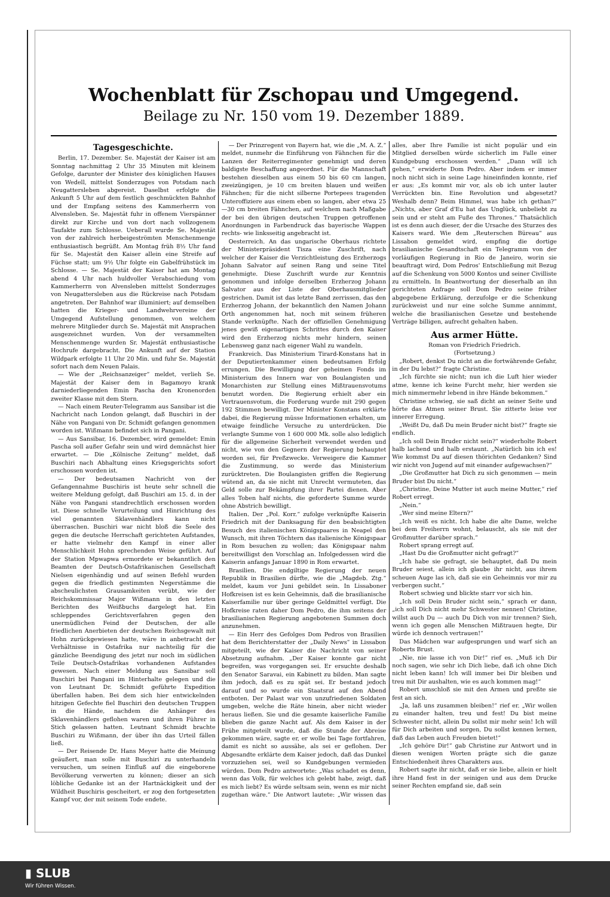Wochenblatt für Zschopau und Umgegend.
Beilage zu Nr. 150 vom 19. Dezember 1889.
Tagesgeschichte.
Berlin, 17. Dezember. Se. Majestät der Kaiser ist am Sonntag nachmittag 2 Uhr 35 Minuten mit kleinem Gefolge, darunter der Minister des königlichen Hauses von Wedell, mittelst Sonderzuges von Potsdam nach Neugattersleben abgereist. Daselbst erfolgte die Ankunft 5 Uhr auf dem festlich geschmückten Bahnhof und der Empfang seitens des Kammerherrn von Alvensleben. Se. Majestät fuhr in offenem Vierspänner direkt zur Kirche und von dort nach vollzogenem Taufakte zum Schlosse. Ueberall wurde Se. Majestät von der zahlreich herbeigeströmten Menschenmenge enthusiastisch begrüßt. Am Montag früh 8½ Uhr fand für Se. Majestät den Kaiser allein eine Streife auf Füchse statt; um 9½ Uhr folgte ein Gabelfrühstück im Schlosse. — Se. Majestät der Kaiser hat am Montag abend 4 Uhr nach huldvoller Verabschiedung vom Kammerherrn von Alvensleben mittelst Sonderzuges von Neugattersleben aus die Rückreise nach Potsdam angetreten. Der Bahnhof war illuminiert; auf demselben hatten die Krieger- und Landwehrvereine der Umgegend Aufstellung genommen, von welchem mehrere Mitglieder durch Se. Majestät mit Ansprachen ausgezeichnet wurden. Von der versammelten Menschenmenge wurden Sr. Majestät enthusiastische Hochrufe dargebracht. Die Ankunft auf der Station Wildpark erfolgte 11 Uhr 20 Min. und fuhr Se. Majestät sofort nach dem Neuen Palais.
— Wie der „Reichsanzeiger“ meldet, verlieh Se. Majestät der Kaiser dem in Bagamoyo krank darniederliegenden Emin Pascha den Kronenorden zweiter Klasse mit dem Stern.
— Nach einem Reuter-Telegramm aus Sansibar ist die Nachricht nach London gelangt, daß Buschiri in der Nähe von Pangani von Dr. Schmidt gefangen genommen worden ist. Wißmann befindet sich in Pangani.
— Aus Sansibar, 16. Dezember, wird gemeldet: Emin Pascha soll außer Gefahr sein und wird demnächst hier erwartet. — Die „Kölnische Zeitung“ meldet, daß Buschiri nach Abhaltung eines Kriegsgerichts sofort erschossen worden ist.
— Der bedeutsamen Nachricht von der Gefangennahme Buschiris ist heute sehr schnell die weitere Meldung gefolgt, daß Buschiri am 15. d. in der Nähe von Pangani standrechtlich erschossen worden ist. Diese schnelle Verurteilung und Hinrichtung des viel genannten Sklavenhändlers kann nicht überraschen. Buschiri war nicht bloß die Seele des gegen die deutsche Herrschaft gerichteten Aufstandes, er hatte vielmehr den Kampf in einer aller Menschlichkeit Hohn sprechenden Weise geführt. Auf der Station Mpwapwa ermordete er bekanntlich den Beamten der Deutsch-Ostafrikanischen Gesellschaft Nielsen eigenhändig und auf seinen Befehl wurden gegen die friedlich gestimmten Negerstämme die abscheulichsten Grausamkeiten verübt, wie der Reichskommissar Major Wißmann in den letzten Berichten des Weißbuchs dargelegt hat. Ein schleppendes Gerichtsverfahren gegen den unermüdlichen Feind der Deutschen, der alle friedlichen Anerbieten der deutschen Reichsgewalt mit Hohn zurückgewiesen hatte, wäre in anbetracht der Verhältnisse in Ostafrika nur nachteilig für die gänzliche Beendigung des jetzt nur noch im südlichen Teile Deutsch-Ostafrikas vorhandenen Aufstandes gewesen. Nach einer Meldung aus Sansibar soll Buschiri bei Pangani im Hinterhalte gelegen und die von Leutnant Dr. Schmidt geführte Expedition überfallen haben. Bei dem sich hier entwickelnden hitzigen Gefechte fiel Buschiri den deutschen Truppen in die Hände, nachdem die Anhänger des Sklavenhändlers geflohen waren und ihren Führer in Stich gelassen hatten. Leutnant Schmidt brachte Buschiri zu Wißmann, der über ihn das Urteil fällen ließ.
— Der Reisende Dr. Hans Meyer hatte die Meinung geäußert, man solle mit Buschiri zu unterhandeln versuchen, um seinen Einfluß auf die eingeborene Bevölkerung verwerten zu können; dieser an sich löbliche Gedanke ist an der Hartnäckigkeit und der Wildheit Buschiris gescheitert, er zog den fortgesetzten Kampf vor, der mit seinem Tode endete.
— Der Prinzregent von Bayern hat, wie die „M. A. Z.“ meldet, nunmehr die Einführung von Fähnchen für die Lanzen der Reiterregimenter genehmigt und deren baldigste Beschaffung angeordnet. Für die Mannschaft bestehen dieselben aus einem 50 bis 60 cm langen, zweizüngigen, je 10 cm breiten blauen und weißen Fähnchen; für die nicht silberne Portepees tragenden Unteroffiziere aus einem eben so langen, aber etwa 25—30 cm breiten Fähnchen, auf welchem nach Maßgabe der bei den übrigen deutschen Truppen getroffenen Anordnungen in Farbendruck das bayerische Wappen rechts- wie linksseitig angebracht ist.
Oesterreich. An das ungarische Oberhaus richtete der Ministerpräsident Tisza eine Zuschrift, nach welcher der Kaiser die Verzichtleistung des Erzherzogs Johann Salvator auf seinen Rang und seine Titel genehmigte. Diese Zuschrift wurde zur Kenntnis genommen und infolge derselben Erzherzog Johann Salvator aus der Liste der Oberhausmitglieder gestrichen. Damit ist das letzte Band zerrissen, das den Erzherzog Johann, der bekanntlich den Namen Johann Orth angenommen hat, noch mit seinem früheren Stande verknüpfte. Nach der offiziellen Genehmigung jenes gewiß eigenartigen Schrittes durch den Kaiser wird den Erzherzog nichts mehr hindern, seinen Lebensweg ganz nach eigener Wahl zu wandeln.
Frankreich. Das Ministerium Tirard-Konstans hat in der Deputiertenkammer einen bedeutsamen Erfolg errungen. Die Bewilligung der geheimen Fonds im Ministerium des Innern war von Boulangisten und Monarchisten zur Stellung eines Mißtrauensvotums benutzt worden. Die Regierung erhielt aber ein Vertrauensvotum, die Forderung wurde mit 290 gegen 192 Stimmen bewilligt. Der Minister Konstans erklärte dabei, die Regierung müsse Informationen erhalten, um etwaige feindliche Versuche zu unterdrücken. Die verlangte Summe von 1 600 000 Mk. solle also lediglich für die allgemeine Sicherheit verwendet werden und nicht, wie von den Gegnern der Regierung behauptet worden sei, für Preßzwecke. Verweigere die Kammer die Zustimmung, so werde das Ministerium zurücktreten. Die Boulangisten griffen die Regierung wütend an, da sie nicht mit Unrecht vermuteten, das Geld solle zur Bekämpfung ihrer Partei dienen. Aber alles Toben half nichts, die geforderte Summe wurde ohne Abstrich bewilligt.
Italien. Der „Pol. Korr.“ zufolge verknüpfte Kaiserin Friedrich mit der Danksagung für den beabsichtigten Besuch des italienischen Königspaares in Neapel den Wunsch, mit ihren Töchtern das italienische Königspaar in Rom besuchen zu wollen; das Königspaar nahm bereitwilligst den Vorschlag an. Infolgedessen wird die Kaiserin anfangs Januar 1890 in Rom erwartet.
Brasilien. Die endgiltige Regierung der neuen Republik in Brasilien dürfte, wie die „Magdeb. Ztg.“ meldet, kaum vor Juni gebildet sein. In Lissaboner Hofkreisen ist es kein Geheimnis, daß die brasilianische Kaiserfamilie nur über geringe Geldmittel verfügt. Die Hofkreise raten daher Dom Pedro, die ihm seitens der brasilianischen Regierung angebotenen Summen doch anzunehmen.
— Ein Herr des Gefolges Dom Pedros von Brasilien hat dem Berichterstatter der „Daily News“ in Lissabon mitgeteilt, wie der Kaiser die Nachricht von seiner Absetzung aufnahm. „Der Kaiser konnte gar nicht begreifen, was vorgegangen sei. Er ersuchte deshalb den Senator Saravai, ein Kabinett zu bilden. Man sagte ihm jedoch, daß es zu spät sei. Er bestand jedoch darauf und so wurde ein Staatsrat auf den Abend entboten. Der Palast war von unzufriedenen Soldaten umgeben, welche die Räte hinein, aber nicht wieder heraus ließen. Sie und die gesamte kaiserliche Familie blieben die ganze Nacht auf. Als dem Kaiser in der Frühe mitgeteilt wurde, daß die Stunde der Abreise gekommen wäre, sagte er, er wolle bei Tage fortfahren, damit es nicht so aussähe, als sei er geflohen. Der Abgesandte erklärte dem Kaiser jedoch, daß das Dunkel vorzuziehen sei, weil so Kundgebungen vermieden würden. Dom Pedro antwortete: „Was schadet es denn, wenn das Volk, für welches ich gelebt habe, zeigt, daß es mich liebt? Es würde seltsam sein, wenn es mir nicht zugethan wäre.“ Die Antwort lautete: „Wir wissen das alles, aber Ihre Familie ist nicht populär und ein Mitglied derselben würde sicherlich im Falle einer Kundgebung erschossen werden.“ „Dann will ich gehen,“ erwiderte Dom Pedro. Aber indem er immer noch nicht sich in seine Lage hineinfinden konnte, rief er aus: „Es kommt mir vor, als ob ich unter lauter Verrückten bin. Eine Revolution und abgesetzt? Weshalb denn? Beim Himmel, was habe ich gethan?“ „Nichts, aber Graf d'Eu hat das Unglück, unbeliebt zu sein und er steht am Fuße des Thrones.“ Thatsächlich ist es denn auch dieser, der die Ursache des Sturzes des Kaisers ward. Wie dem „Reuterschen Büreau“ aus Lissabon gemeldet wird, empfing die dortige brasilianische Gesandtschaft ein Telegramm von der vorläufigen Regierung in Rio de Janeiro, worin sie beauftragt wird, Dom Pedros' Entschließung mit Bezug auf die Schenkung von 5000 Kontos und seiner Civilliste zu ermitteln. In Beantwortung der dieserhalb an ihn gerichteten Anfrage soll Dom Pedro seine früher abgegebene Erklärung, derzufolge er die Schenkung zurückweist und nur eine solche Summe annimmt, welche die brasilianischen Gesetze und bestehende Verträge billigen, aufrecht gehalten haben.
Aus armer Hütte.
Roman von Friedrich Friedrich.
(Fortsetzung.)
„Robert, denkst Du nicht an die fortwährende Gefahr, in der Du lebst?“ fragte Christine.
„Ich fürchte sie nicht; nun ich die Luft hier wieder atme, kenne ich keine Furcht mehr, hier werden sie mich nimmermehr lebend in ihre Hände bekommen.“
Christine schwieg, sie saß dicht an seiner Seite und hörte das Atmen seiner Brust. Sie zitterte leise vor innerer Erregung.
„Weißt Du, daß Du mein Bruder nicht bist?“ fragte sie endlich.
„Ich soll Dein Bruder nicht sein?“ wiederholte Robert halb lachend und halb erstaunt. „Natürlich bin ich es! Wie kommst Du auf diesen thörichten Gedanken? Sind wir nicht von Jugend auf mit einander aufgewachsen?“
„Die Großmutter hat Dich zu sich genommen — mein Bruder bist Du nicht.“
„Christine, Deine Mutter ist auch meine Mutter,“ rief Robert erregt.
„Nein.“
„Wer sind meine Eltern?“
„Ich weiß es nicht. Ich habe die alte Dame, welche bei dem Freiherrn wohnt, belauscht, als sie mit der Großmutter darüber sprach.“
Robert sprang erregt auf.
„Hast Du die Großmutter nicht gefragt?“
„Ich habe sie gefragt, sie behauptet, daß Du mein Bruder seiest, allein ich glaube ihr nicht, aus ihrem scheuen Auge las ich, daß sie ein Geheimnis vor mir zu verbergen sucht.“
Robert schwieg und blickte starr vor sich hin.
„Ich soll Dein Bruder nicht sein,“ sprach er dann, „ich soll Dich nicht mehr Schwester nennen! Christine, willst auch Du — auch Du Dich von mir trennen? Sieh, wenn ich gegen alle Menschen Mißtrauen hegte, Dir würde ich dennoch vertrauen!“
Das Mädchen war aufgesprungen und warf sich an Roberts Brust.
„Nie, nie lasse ich von Dir!“ rief es. „Muß ich Dir noch sagen, wie sehr ich Dich liebe, daß ich ohne Dich nicht leben kann! Ich will immer bei Dir bleiben und treu mit Dir aushalten, wie es auch kommen mag!“
Robert umschloß sie mit den Armen und preßte sie fest an sich.
„Ja, laß uns zusammen bleiben!“ rief er. „Wir wollen zu einander halten, treu und fest! Du bist meine Schwester nicht, allein Du sollst mir mehr sein! Ich will für Dich arbeiten und sorgen, Du sollst kennen lernen, daß das Leben auch Freuden bietet!“
„Ich gehöre Dir!“ gab Christine zur Antwort und in diesen wenigen Worten prägte sich die ganze Entschiedenheit ihres Charakters aus.
Robert sagte ihr nicht, daß er sie liebe, allein er hielt ihre Hand fest in der seinigen und aus dem Drucke seiner Rechten empfand sie, daß sein
▮ SLUB
Wir führen Wissen.